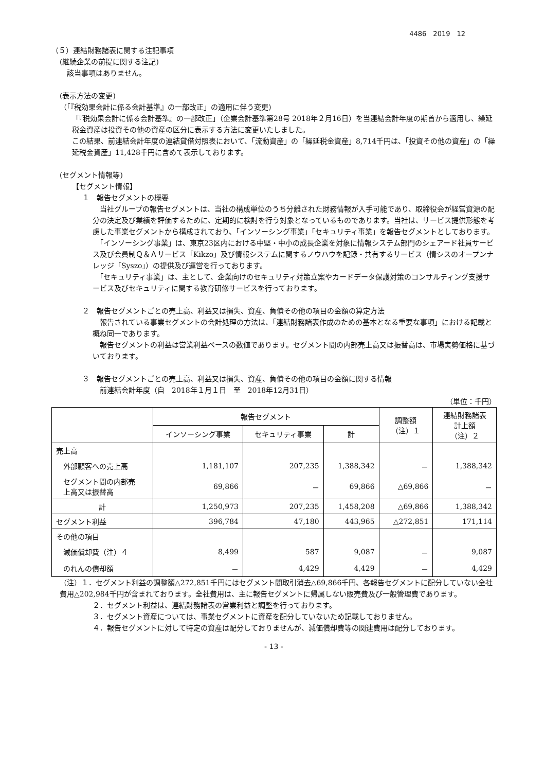4486　2019　12
（５）連結財務諸表に関する注記事項
(継続企業の前提に関する注記)
　該当事項はありません。
(表示方法の変更)
（「『税効果会計に係る会計基準』の一部改正」の適用に伴う変更)
「『税効果会計に係る会計基準』の一部改正」（企業会計基準第28号 2018年２月16日）を当連結会計年度の期首から適用し、繰延税金資産は投資その他の資産の区分に表示する方法に変更いたしました。
この結果、前連結会計年度の連結貸借対照表において、「流動資産」の「繰延税金資産」8,714千円は、「投資その他の資産」の「繰延税金資産」11,428千円に含めて表示しております。
(セグメント情報等)
【セグメント情報】
１　報告セグメントの概要
　当社グループの報告セグメントは、当社の構成単位のうち分離された財務情報が入手可能であり、取締役会が経営資源の配分の決定及び業績を評価するために、定期的に検討を行う対象となっているものであります。当社は、サービス提供形態を考慮した事業セグメントから構成されており、「インソーシング事業」「セキュリティ事業」を報告セグメントとしております。
　「インソーシング事業」は、東京23区内における中堅・中小の成長企業を対象に情報システム部門のシェアード社員サービス及び会員制Ｑ＆Ａサービス「Kikzo」及び情報システムに関するノウハウを記録・共有するサービス（情シスのオープンナレッジ「Syszo」）の提供及び運営を行っております。
　「セキュリティ事業」は、主として、企業向けのセキュリティ対策立案やカードデータ保護対策のコンサルティング支援サービス及びセキュリティに関する教育研修サービスを行っております。
２　報告セグメントごとの売上高、利益又は損失、資産、負債その他の項目の金額の算定方法
　報告されている事業セグメントの会計処理の方法は、「連結財務諸表作成のための基本となる重要な事項」における記載と概ね同一であります。
　報告セグメントの利益は営業利益ベースの数値であります。セグメント間の内部売上高又は振替高は、市場実勢価格に基づいております。
３　報告セグメントごとの売上高、利益又は損失、資産、負債その他の項目の金額に関する情報
　前連結会計年度（自　2018年１月１日　至　2018年12月31日）
（単位：千円）
| | 報告セグメント | | | 調整額 （注）１ | 連結財務諸表 計上額 （注）２ |
| --- | --- | --- | --- | --- | --- |
| | インソーシング事業 | セキュリティ事業 | 計 | | |
| 売上高 | | | | | |
| 外部顧客への売上高 | 1,181,107 | 207,235 | 1,388,342 | － | 1,388,342 |
| セグメント間の内部売 上高又は振替高 | 69,866 | － | 69,866 | △69,866 | － |
| 計 | 1,250,973 | 207,235 | 1,458,208 | △69,866 | 1,388,342 |
| セグメント利益 | 396,784 | 47,180 | 443,965 | △272,851 | 171,114 |
| その他の項目 | | | | | |
| 減価償却費（注）４ | 8,499 | 587 | 9,087 | － | 9,087 |
| のれんの償却額 | － | 4,429 | 4,429 | － | 4,429 |
（注）１．セグメント利益の調整額△272,851千円にはセグメント間取引消去△69,866千円、各報告セグメントに配分していない全社費用△202,984千円が含まれております。全社費用は、主に報告セグメントに帰属しない販売費及び一般管理費であります。
２．セグメント利益は、連結財務諸表の営業利益と調整を行っております。
３．セグメント資産については、事業セグメントに資産を配分していないため記載しておりません。
４．報告セグメントに対して特定の資産は配分しておりませんが、減価償却費等の関連費用は配分しております。
- 13 -